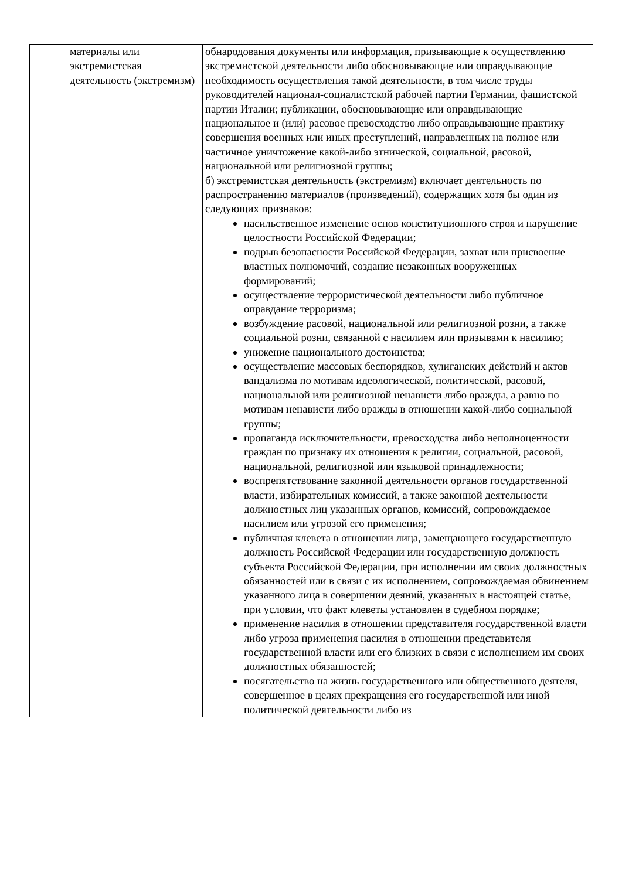| | материалы или экстремистская деятельность (экстремизм) | обнародования документы или информация, призывающие к осуществлению экстремистской деятельности либо обосновывающие или оправдывающие необходимость осуществления такой деятельности, в том числе труды руководителей национал-социалистской рабочей партии Германии, фашистской партии Италии; публикации, обосновывающие или оправдывающие национальное и (или) расовое превосходство либо оправдывающие практику совершения военных или иных преступлений, направленных на полное или частичное уничтожение какой-либо этнической, социальной, расовой, национальной или религиозной группы; б) экстремистская деятельность (экстремизм) включает деятельность по распространению материалов (произведений), содержащих хотя бы один из следующих признаков: насильственное изменение основ конституционного строя и нарушение целостности Российской Федерации; подрыв безопасности Российской Федерации, захват или присвоение властных полномочий, создание незаконных вооруженных формирований; осуществление террористической деятельности либо публичное оправдание терроризма; возбуждение расовой, национальной или религиозной розни, а также социальной розни, связанной с насилием или призывами к насилию; унижение национального достоинства; осуществление массовых беспорядков, хулиганских действий и актов вандализма по мотивам идеологической, политической, расовой, национальной или религиозной ненависти либо вражды, а равно по мотивам ненависти либо вражды в отношении какой-либо социальной группы; пропаганда исключительности, превосходства либо неполноценности граждан по признаку их отношения к религии, социальной, расовой, национальной, религиозной или языковой принадлежности; воспрепятствование законной деятельности органов государственной власти, избирательных комиссий, а также законной деятельности должностных лиц указанных органов, комиссий, сопровождаемое насилием или угрозой его применения; публичная клевета в отношении лица, замещающего государственную должность Российской Федерации или государственную должность субъекта Российской Федерации, при исполнении им своих должностных обязанностей или в связи с их исполнением, сопровождаемая обвинением указанного лица в совершении деяний, указанных в настоящей статье, при условии, что факт клеветы установлен в судебном порядке; применение насилия в отношении представителя государственной власти либо угроза применения насилия в отношении представителя государственной власти или его близких в связи с исполнением им своих должностных обязанностей; посягательство на жизнь государственного или общественного деятеля, совершенное в целях прекращения его государственной или иной политической деятельности либо из |